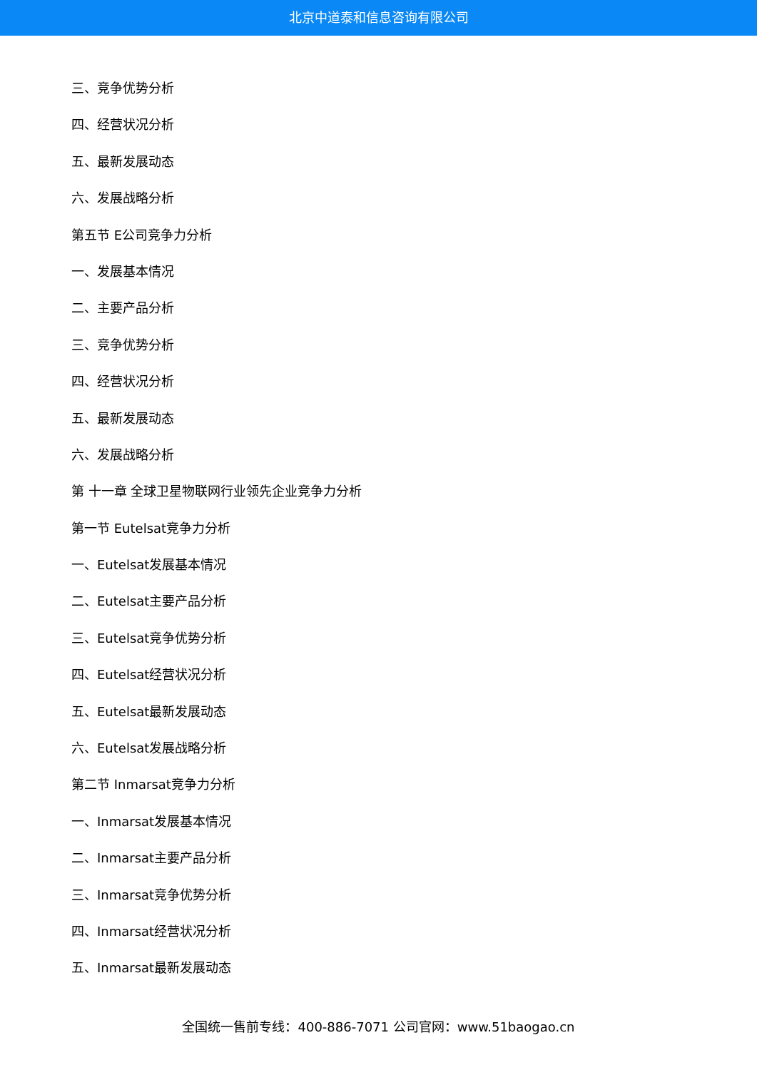北京中道泰和信息咨询有限公司
三、竞争优势分析
四、经营状况分析
五、最新发展动态
六、发展战略分析
第五节 E公司竞争力分析
一、发展基本情况
二、主要产品分析
三、竞争优势分析
四、经营状况分析
五、最新发展动态
六、发展战略分析
第 十一章 全球卫星物联网行业领先企业竞争力分析
第一节 Eutelsat竞争力分析
一、Eutelsat发展基本情况
二、Eutelsat主要产品分析
三、Eutelsat竞争优势分析
四、Eutelsat经营状况分析
五、Eutelsat最新发展动态
六、Eutelsat发展战略分析
第二节 Inmarsat竞争力分析
一、Inmarsat发展基本情况
二、Inmarsat主要产品分析
三、Inmarsat竞争优势分析
四、Inmarsat经营状况分析
五、Inmarsat最新发展动态
全国统一售前专线：400-886-7071 公司官网：www.51baogao.cn